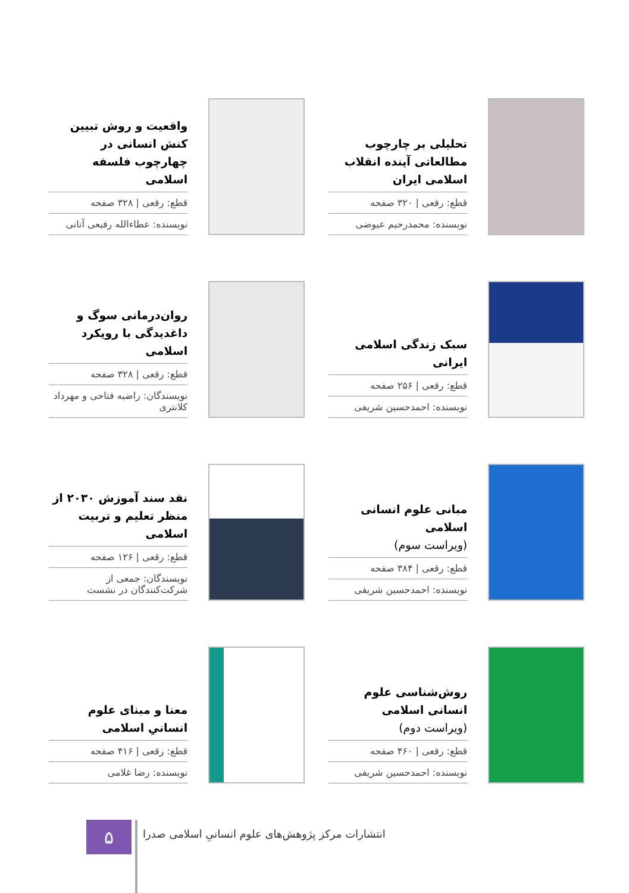تحلیلی بر چارچوب مطالعاتی آینده انقلاب اسلامی ایران
قطع: رقعی | ۳۲۰ صفحه
نویسنده: محمدرحیم عیوضی
واقعیت و روش تبیین کنش انسانی در چهارچوب فلسفه اسلامی
قطع: رقعی | ۳۲۸ صفحه
نویسنده: عطاءالله رفیعی آتانی
سبک زندگی اسلامی ایرانی
قطع: رقعی | ۲۵۶ صفحه
نویسنده: احمدحسین شریفی
روان‌درمانی سوگ و داغدیدگی با رویکرد اسلامی
قطع: رقعی | ۳۲۸ صفحه
نویسندگان: راضیه فتاحی و مهرداد کلانتری
مبانی علوم انسانی اسلامی
(ویراست سوم)
قطع: رقعی | ۳۸۴ صفحه
نویسنده: احمدحسین شریفی
نقد سند آموزش ۲۰۳۰ از منظر تعلیم و تربیت اسلامی
قطع: رقعی | ۱۲۶ صفحه
نویسندگان: جمعی از شرکت‌کنندگان در نشست
روش‌شناسی علوم انسانی اسلامی
(ویراست دوم)
قطع: رقعی | ۴۶۰ صفحه
نویسنده: احمدحسین شریفی
معنا و مبنای علوم انسانیِ اسلامی
قطع: رقعی | ۴۱۶ صفحه
نویسنده: رضا غلامی
۵
انتشارات مرکز پژوهش‌های علوم انسانیِ اسلامی صدرا